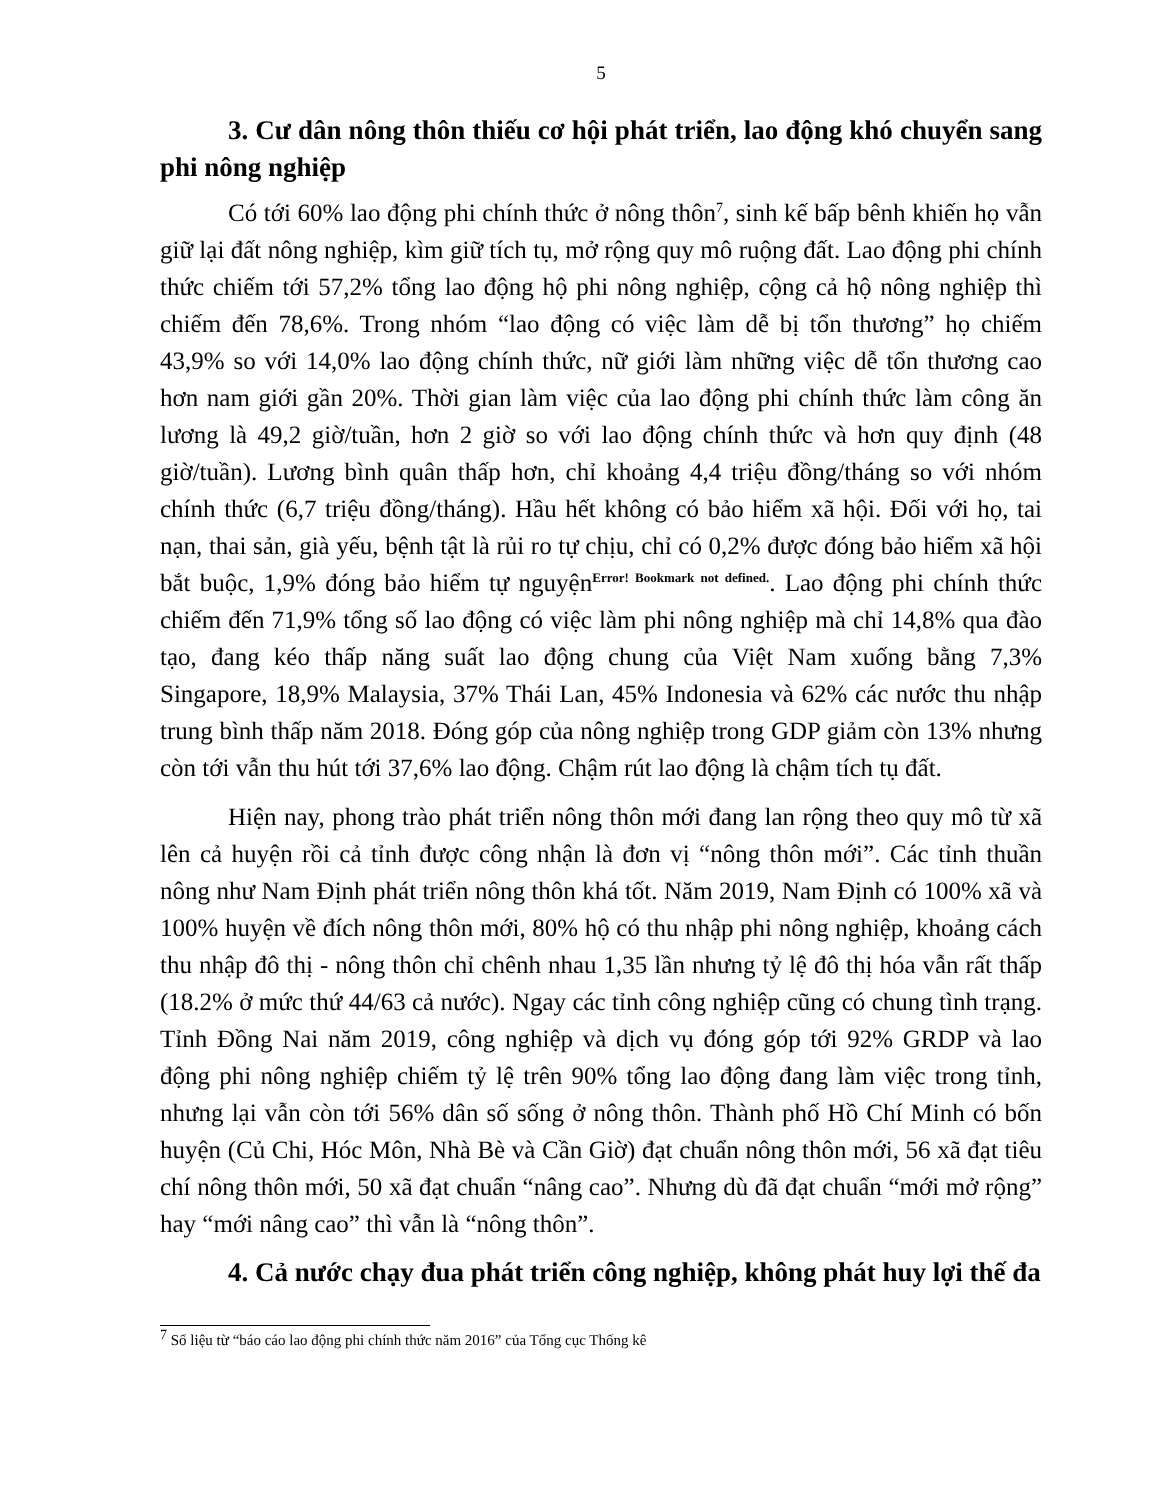5
3. Cư dân nông thôn thiếu cơ hội phát triển, lao động khó chuyển sang phi nông nghiệp
Có tới 60% lao động phi chính thức ở nông thôn<sup>7</sup>, sinh kế bấp bênh khiến họ vẫn giữ lại đất nông nghiệp, kìm giữ tích tụ, mở rộng quy mô ruộng đất. Lao động phi chính thức chiếm tới 57,2% tổng lao động hộ phi nông nghiệp, cộng cả hộ nông nghiệp thì chiếm đến 78,6%. Trong nhóm “lao động có việc làm dễ bị tổn thương” họ chiếm 43,9% so với 14,0% lao động chính thức, nữ giới làm những việc dễ tổn thương cao hơn nam giới gần 20%. Thời gian làm việc của lao động phi chính thức làm công ăn lương là 49,2 giờ/tuần, hơn 2 giờ so với lao động chính thức và hơn quy định (48 giờ/tuần). Lương bình quân thấp hơn, chỉ khoảng 4,4 triệu đồng/tháng so với nhóm chính thức (6,7 triệu đồng/tháng). Hầu hết không có bảo hiểm xã hội. Đối với họ, tai nạn, thai sản, già yếu, bệnh tật là rủi ro tự chịu, chỉ có 0,2% được đóng bảo hiểm xã hội bắt buộc, 1,9% đóng bảo hiểm tự nguyện<sup>Error! Bookmark not defined.</sup>. Lao động phi chính thức chiếm đến 71,9% tổng số lao động có việc làm phi nông nghiệp mà chỉ 14,8% qua đào tạo, đang kéo thấp năng suất lao động chung của Việt Nam xuống bằng 7,3% Singapore, 18,9% Malaysia, 37% Thái Lan, 45% Indonesia và 62% các nước thu nhập trung bình thấp năm 2018. Đóng góp của nông nghiệp trong GDP giảm còn 13% nhưng còn tới vẫn thu hút tới 37,6% lao động. Chậm rút lao động là chậm tích tụ đất.
Hiện nay, phong trào phát triển nông thôn mới đang lan rộng theo quy mô từ xã lên cả huyện rồi cả tỉnh được công nhận là đơn vị “nông thôn mới”. Các tỉnh thuần nông như Nam Định phát triển nông thôn khá tốt. Năm 2019, Nam Định có 100% xã và 100% huyện về đích nông thôn mới, 80% hộ có thu nhập phi nông nghiệp, khoảng cách thu nhập đô thị - nông thôn chỉ chênh nhau 1,35 lần nhưng tỷ lệ đô thị hóa vẫn rất thấp (18.2% ở mức thứ 44/63 cả nước). Ngay các tỉnh công nghiệp cũng có chung tình trạng. Tỉnh Đồng Nai năm 2019, công nghiệp và dịch vụ đóng góp tới 92% GRDP và lao động phi nông nghiệp chiếm tỷ lệ trên 90% tổng lao động đang làm việc trong tỉnh, nhưng lại vẫn còn tới 56% dân số sống ở nông thôn. Thành phố Hồ Chí Minh có bốn huyện (Củ Chi, Hóc Môn, Nhà Bè và Cần Giờ) đạt chuẩn nông thôn mới, 56 xã đạt tiêu chí nông thôn mới, 50 xã đạt chuẩn “nâng cao”. Nhưng dù đã đạt chuẩn “mới mở rộng” hay “mới nâng cao” thì vẫn là “nông thôn”.
4. Cả nước chạy đua phát triển công nghiệp, không phát huy lợi thế đa
<sup>7</sup> Số liệu từ “báo cáo lao động phi chính thức năm 2016” của Tổng cục Thống kê